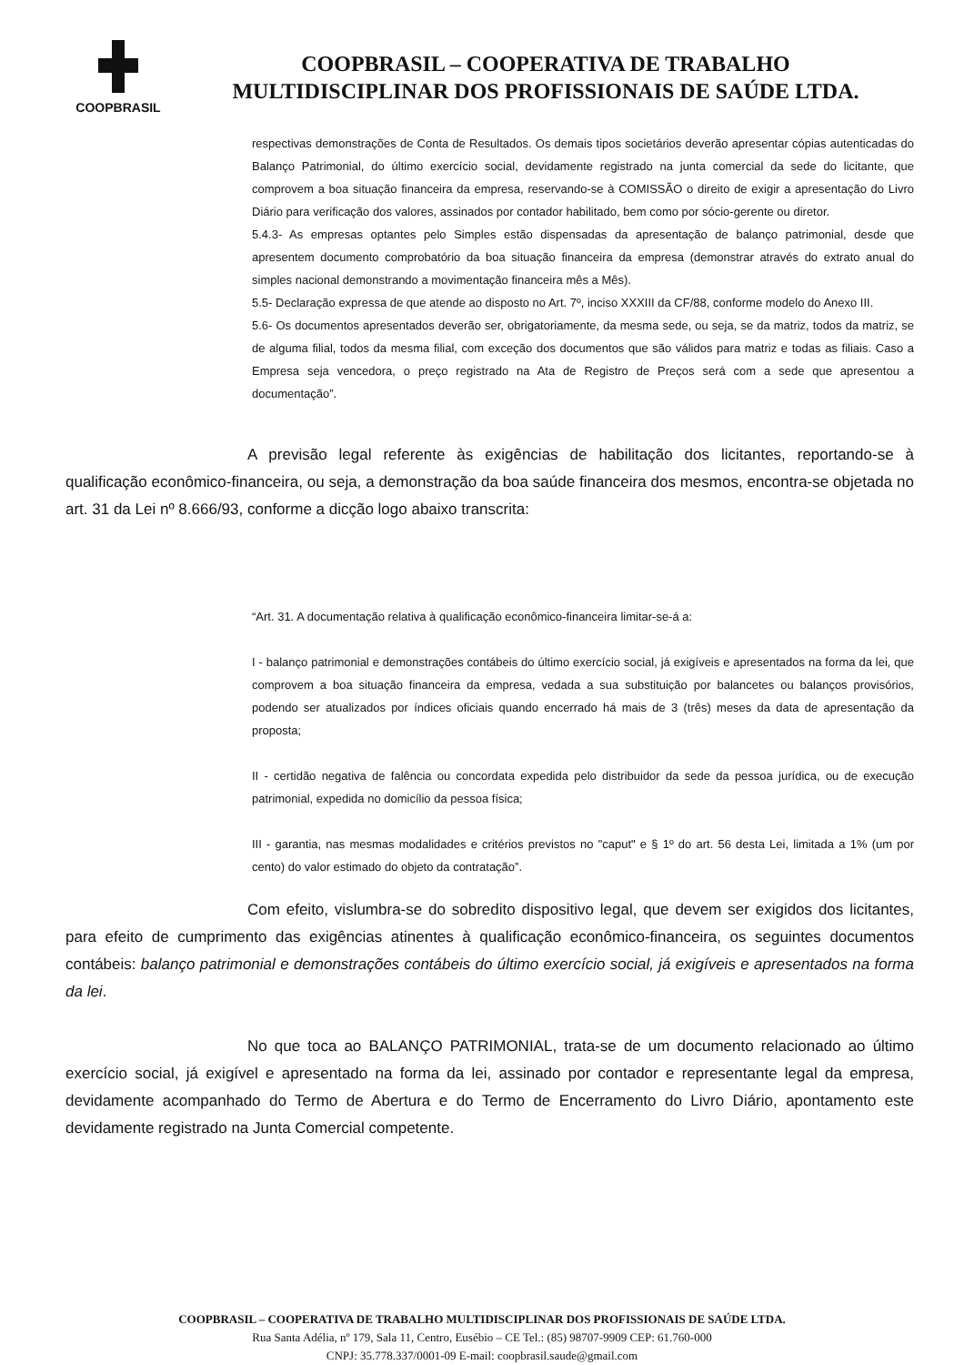COOPBRASIL
COOPBRASIL – COOPERATIVA DE TRABALHO
MULTIDISCIPLINAR DOS PROFISSIONAIS DE SAÚDE LTDA.
respectivas demonstrações de Conta de Resultados. Os demais tipos societários deverão apresentar cópias autenticadas do Balanço Patrimonial, do último exercício social, devidamente registrado na junta comercial da sede do licitante, que comprovem a boa situação financeira da empresa, reservando-se à COMISSÃO o direito de exigir a apresentação do Livro Diário para verificação dos valores, assinados por contador habilitado, bem como por sócio-gerente ou diretor.
5.4.3- As empresas optantes pelo Simples estão dispensadas da apresentação de balanço patrimonial, desde que apresentem documento comprobatório da boa situação financeira da empresa (demonstrar através do extrato anual do simples nacional demonstrando a movimentação financeira mês a Mês).
5.5- Declaração expressa de que atende ao disposto no Art. 7º, inciso XXXIII da CF/88, conforme modelo do Anexo III.
5.6- Os documentos apresentados deverão ser, obrigatoriamente, da mesma sede, ou seja, se da matriz, todos da matriz, se de alguma filial, todos da mesma filial, com exceção dos documentos que são válidos para matriz e todas as filiais. Caso a Empresa seja vencedora, o preço registrado na Ata de Registro de Preços será com a sede que apresentou a documentação”.
A previsão legal referente às exigências de habilitação dos licitantes, reportando-se à qualificação econômico-financeira, ou seja, a demonstração da boa saúde financeira dos mesmos, encontra-se objetada no art. 31 da Lei nº 8.666/93, conforme a dicção logo abaixo transcrita:
“Art. 31. A documentação relativa à qualificação econômico-financeira limitar-se-á a:
I - balanço patrimonial e demonstrações contábeis do último exercício social, já exigíveis e apresentados na forma da lei, que comprovem a boa situação financeira da empresa, vedada a sua substituição por balancetes ou balanços provisórios, podendo ser atualizados por índices oficiais quando encerrado há mais de 3 (três) meses da data de apresentação da proposta;
II - certidão negativa de falência ou concordata expedida pelo distribuidor da sede da pessoa jurídica, ou de execução patrimonial, expedida no domicílio da pessoa física;
III - garantia, nas mesmas modalidades e critérios previstos no "caput" e § 1º do art. 56 desta Lei, limitada a 1% (um por cento) do valor estimado do objeto da contratação”.
Com efeito, vislumbra-se do sobredito dispositivo legal, que devem ser exigidos dos licitantes, para efeito de cumprimento das exigências atinentes à qualificação econômico-financeira, os seguintes documentos contábeis: balanço patrimonial e demonstrações contábeis do último exercício social, já exigíveis e apresentados na forma da lei.
No que toca ao BALANÇO PATRIMONIAL, trata-se de um documento relacionado ao último exercício social, já exigível e apresentado na forma da lei, assinado por contador e representante legal da empresa, devidamente acompanhado do Termo de Abertura e do Termo de Encerramento do Livro Diário, apontamento este devidamente registrado na Junta Comercial competente.
COOPBRASIL – COOPERATIVA DE TRABALHO MULTIDISCIPLINAR DOS PROFISSIONAIS DE SAÚDE LTDA.
Rua Santa Adélia, nº 179, Sala 11, Centro, Eusébio – CE Tel.: (85) 98707-9909 CEP: 61.760-000
CNPJ: 35.778.337/0001-09 E-mail: coopbrasil.saude@gmail.com